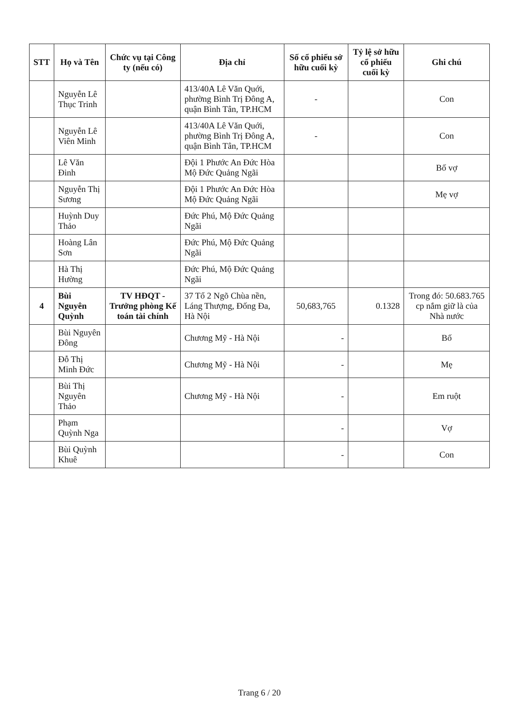| STT | Họ và Tên | Chức vụ tại Công ty (nếu có) | Địa chỉ | Số cổ phiếu sở hữu cuối kỳ | Tỷ lệ sở hữu cổ phiếu cuối kỳ | Ghi chú |
| --- | --- | --- | --- | --- | --- | --- |
| | Nguyễn Lê Thục Trinh | | 413/40A Lê Văn Quới, phường Bình Trị Đông A, quận Bình Tân, TP.HCM | - | | Con |
| | Nguyễn Lê Viên Minh | | 413/40A Lê Văn Quới, phường Bình Trị Đông A, quận Bình Tân, TP.HCM | - | | Con |
| | Lê Văn Đinh | | Đội 1 Phước An Đức Hòa Mộ Đức Quảng Ngãi | | | Bố vợ |
| | Nguyễn Thị Sương | | Đội 1 Phước An Đức Hòa Mộ Đức Quảng Ngãi | | | Mẹ vợ |
| | Huỳnh Duy Thảo | | Đức Phú, Mộ Đức Quảng Ngãi | | | |
| | Hoàng Lân Sơn | | Đức Phú, Mộ Đức Quảng Ngãi | | | |
| | Hà Thị Hường | | Đức Phú, Mộ Đức Quảng Ngãi | | | |
| 4 | Bùi Nguyên Quỳnh | TV HĐQT - Trưởng phòng Kế toán tài chính | 37 Tổ 2 Ngõ Chùa nền, Láng Thượng, Đống Đa, Hà Nội | 50,683,765 | 0.1328 | Trong đó: 50.683.765 cp nắm giữ là của Nhà nước |
| | Bùi Nguyên Đông | | Chương Mỹ - Hà Nội | - | | Bố |
| | Đỗ Thị Minh Đức | | Chương Mỹ - Hà Nội | - | | Mẹ |
| | Bùi Thị Nguyên Thảo | | Chương Mỹ - Hà Nội | - | | Em ruột |
| | Phạm Quỳnh Nga | | | - | | Vợ |
| | Bùi Quỳnh Khuê | | | - | | Con |
Trang 6 / 20